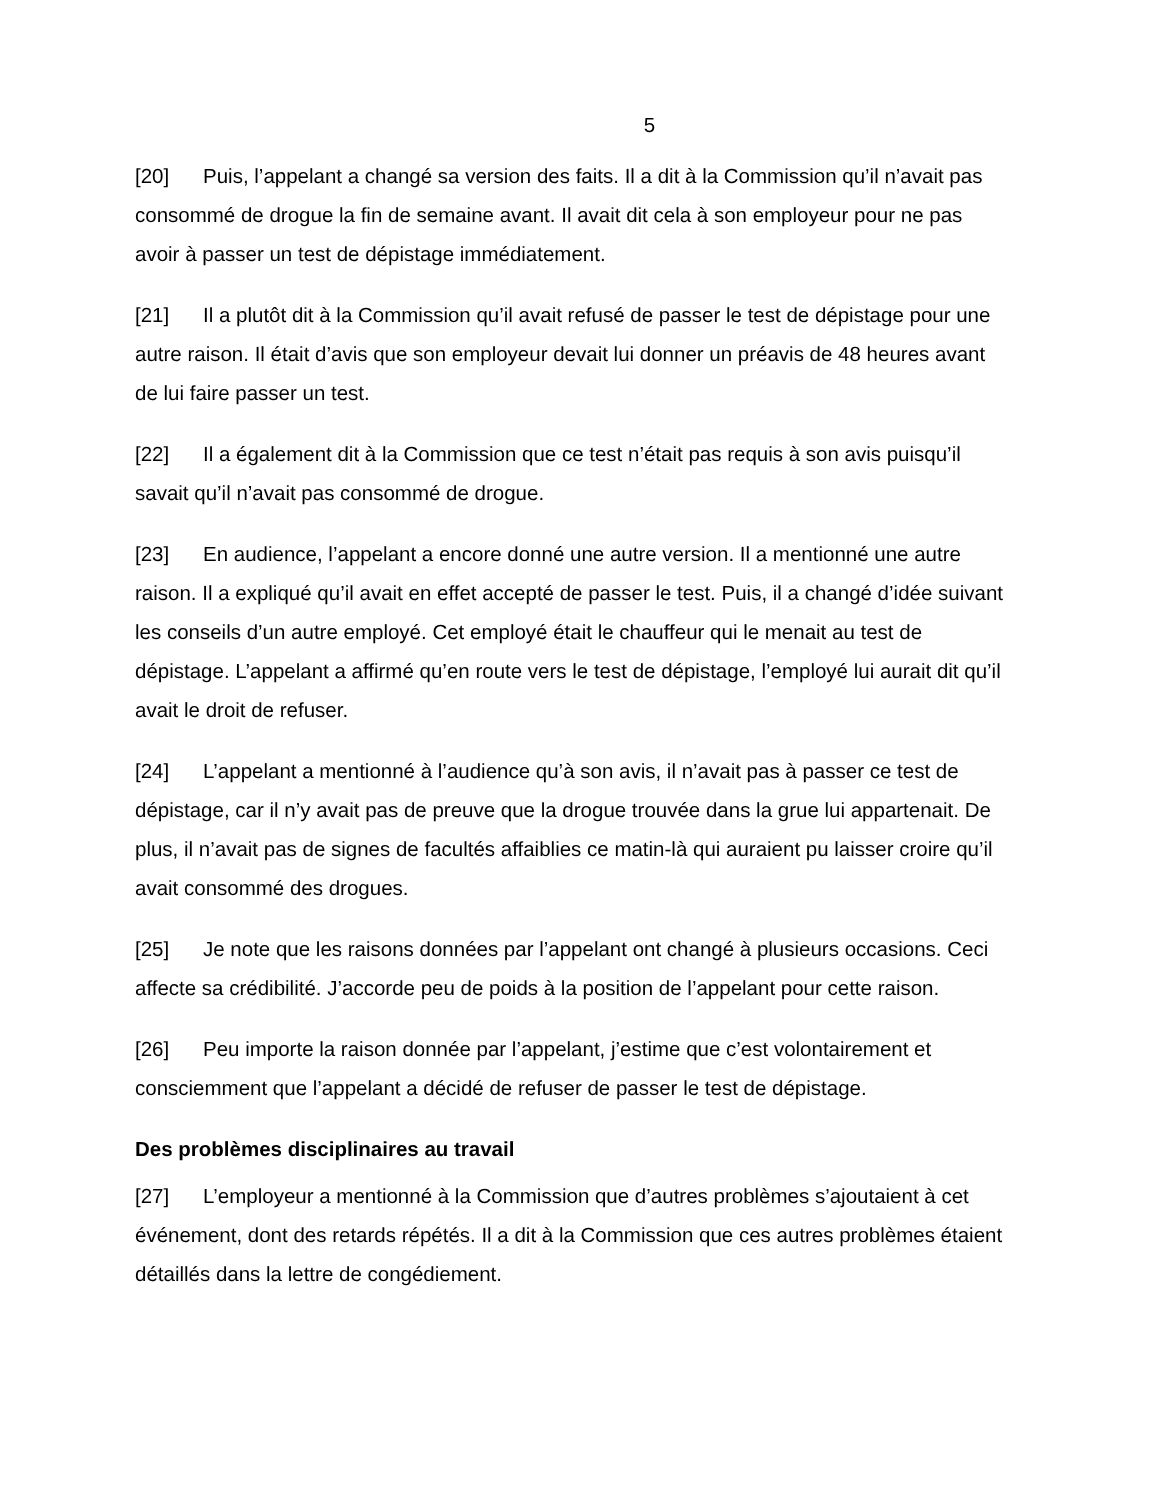5
[20] Puis, l’appelant a changé sa version des faits. Il a dit à la Commission qu’il n’avait pas consommé de drogue la fin de semaine avant. Il avait dit cela à son employeur pour ne pas avoir à passer un test de dépistage immédiatement.
[21] Il a plutôt dit à la Commission qu’il avait refusé de passer le test de dépistage pour une autre raison. Il était d’avis que son employeur devait lui donner un préavis de 48 heures avant de lui faire passer un test.
[22] Il a également dit à la Commission que ce test n’était pas requis à son avis puisqu’il savait qu’il n’avait pas consommé de drogue.
[23] En audience, l’appelant a encore donné une autre version. Il a mentionné une autre raison. Il a expliqué qu’il avait en effet accepté de passer le test. Puis, il a changé d’idée suivant les conseils d’un autre employé. Cet employé était le chauffeur qui le menait au test de dépistage. L’appelant a affirmé qu’en route vers le test de dépistage, l’employé lui aurait dit qu’il avait le droit de refuser.
[24] L’appelant a mentionné à l’audience qu’à son avis, il n’avait pas à passer ce test de dépistage, car il n’y avait pas de preuve que la drogue trouvée dans la grue lui appartenait. De plus, il n’avait pas de signes de facultés affaiblies ce matin-là qui auraient pu laisser croire qu’il avait consommé des drogues.
[25] Je note que les raisons données par l’appelant ont changé à plusieurs occasions. Ceci affecte sa crédibilité. J’accorde peu de poids à la position de l’appelant pour cette raison.
[26] Peu importe la raison donnée par l’appelant, j’estime que c’est volontairement et consciemment que l’appelant a décidé de refuser de passer le test de dépistage.
Des problèmes disciplinaires au travail
[27] L’employeur a mentionné à la Commission que d’autres problèmes s’ajoutaient à cet événement, dont des retards répétés. Il a dit à la Commission que ces autres problèmes étaient détaillés dans la lettre de congédiement.